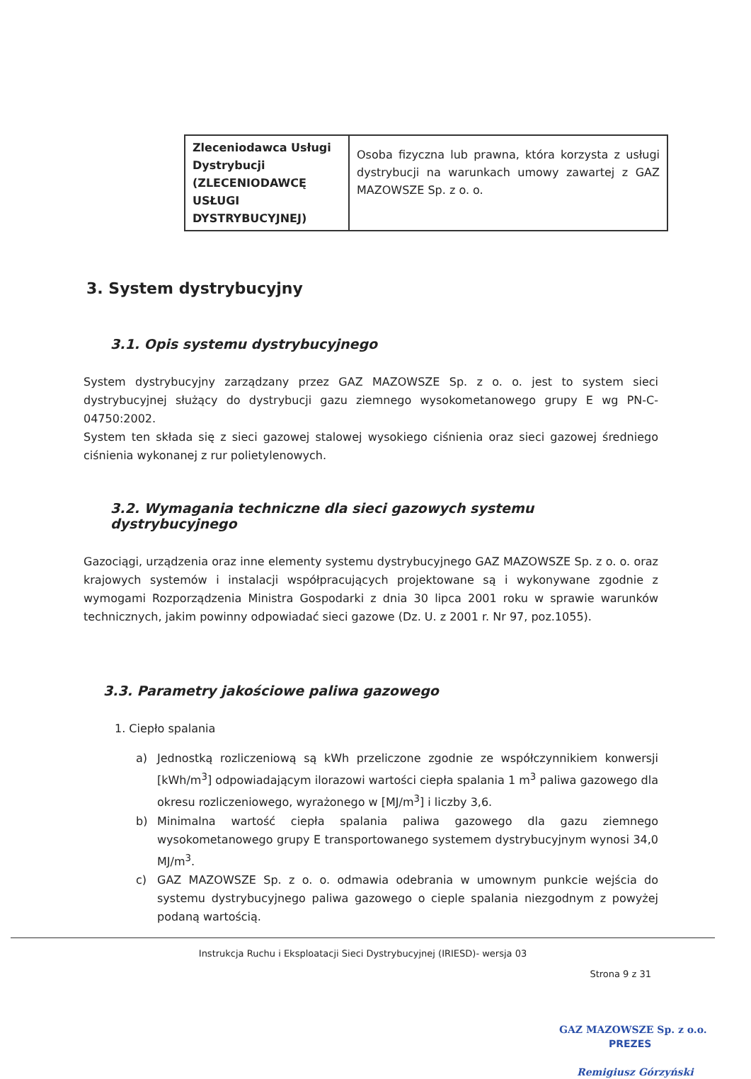| Zleceniodawca Usługi Dystrybucji (ZLECENIODAWCĘ USŁUGI DYSTRYBUCYJNEJ) | Osoba fizyczna lub prawna, która korzysta z usługi dystrybucji na warunkach umowy zawartej z GAZ MAZOWSZE Sp. z o. o. |
3. System dystrybucyjny
3.1. Opis systemu dystrybucyjnego
System dystrybucyjny zarządzany przez GAZ MAZOWSZE Sp. z o. o. jest to system sieci dystrybucyjnej służący do dystrybucji gazu ziemnego wysokometanowego grupy E wg PN-C-04750:2002.
System ten składa się z sieci gazowej stalowej wysokiego ciśnienia oraz sieci gazowej średniego ciśnienia wykonanej z rur polietylenowych.
3.2. Wymagania techniczne dla sieci gazowych systemu dystrybucyjnego
Gazociągi, urządzenia oraz inne elementy systemu dystrybucyjnego GAZ MAZOWSZE Sp. z o. o. oraz krajowych systemów i instalacji współpracujących projektowane są i wykonywane zgodnie z wymogami Rozporządzenia Ministra Gospodarki z dnia 30 lipca 2001 roku w sprawie warunków technicznych, jakim powinny odpowiadać sieci gazowe (Dz. U. z 2001 r. Nr 97, poz.1055).
3.3. Parametry jakościowe paliwa gazowego
1. Ciepło spalania
a) Jednostką rozliczeniową są kWh przeliczone zgodnie ze współczynnikiem konwersji [kWh/m<sup>3</sup>] odpowiadającym ilorazowi wartości ciepła spalania 1 m<sup>3</sup> paliwa gazowego dla okresu rozliczeniowego, wyrażonego w [MJ/m<sup>3</sup>] i liczby 3,6.
b) Minimalna wartość ciepła spalania paliwa gazowego dla gazu ziemnego wysokometanowego grupy E transportowanego systemem dystrybucyjnym wynosi 34,0 MJ/m<sup>3</sup>.
c) GAZ MAZOWSZE Sp. z o. o. odmawia odebrania w umownym punkcie wejścia do systemu dystrybucyjnego paliwa gazowego o cieple spalania niezgodnym z powyżej podaną wartością.
Instrukcja Ruchu i Eksploatacji Sieci Dystrybucyjnej (IRIESD)- wersja 03
Strona 9 z 31
GAZ MAZOWSZE Sp. z o.o.
PREZES
Remigiusz Górzyński